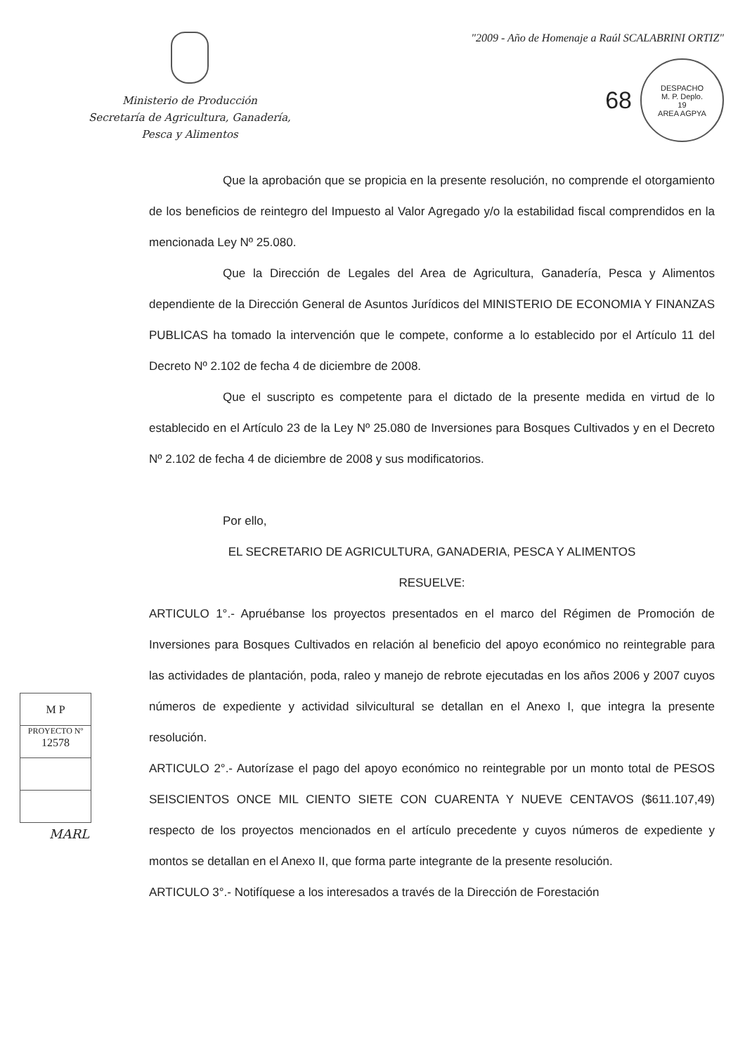Ministerio de Producción
Secretaría de Agricultura, Ganadería,
Pesca y Alimentos
"2009 - Año de Homenaje a Raúl SCALABRINI ORTIZ"
68
DESPACHO
M. P. Deplo.
19
AREA AGPYA
Que la aprobación que se propicia en la presente resolución, no comprende el otorgamiento de los beneficios de reintegro del Impuesto al Valor Agregado y/o la estabilidad fiscal comprendidos en la mencionada Ley Nº 25.080.
Que la Dirección de Legales del Area de Agricultura, Ganadería, Pesca y Alimentos dependiente de la Dirección General de Asuntos Jurídicos del MINISTERIO DE ECONOMIA Y FINANZAS PUBLICAS ha tomado la intervención que le compete, conforme a lo establecido por el Artículo 11 del Decreto Nº 2.102 de fecha 4 de diciembre de 2008.
Que el suscripto es competente para el dictado de la presente medida en virtud de lo establecido en el Artículo 23 de la Ley Nº 25.080 de Inversiones para Bosques Cultivados y en el Decreto Nº 2.102 de fecha 4 de diciembre de 2008 y sus modificatorios.
Por ello,
EL SECRETARIO DE AGRICULTURA, GANADERIA, PESCA Y ALIMENTOS
RESUELVE:
ARTICULO 1°.- Apruébanse los proyectos presentados en el marco del Régimen de Promoción de Inversiones para Bosques Cultivados en relación al beneficio del apoyo económico no reintegrable para las actividades de plantación, poda, raleo y manejo de rebrote ejecutadas en los años 2006 y 2007 cuyos números de expediente y actividad silvicultural se detallan en el Anexo I, que integra la presente resolución.
ARTICULO 2°.- Autorízase el pago del apoyo económico no reintegrable por un monto total de PESOS SEISCIENTOS ONCE MIL CIENTO SIETE CON CUARENTA Y NUEVE CENTAVOS ($611.107,49) respecto de los proyectos mencionados en el artículo precedente y cuyos números de expediente y montos se detallan en el Anexo II, que forma parte integrante de la presente resolución.
ARTICULO 3°.- Notifíquese a los interesados a través de la Dirección de Forestación
M P
PROYECTO Nº
12578
MARL